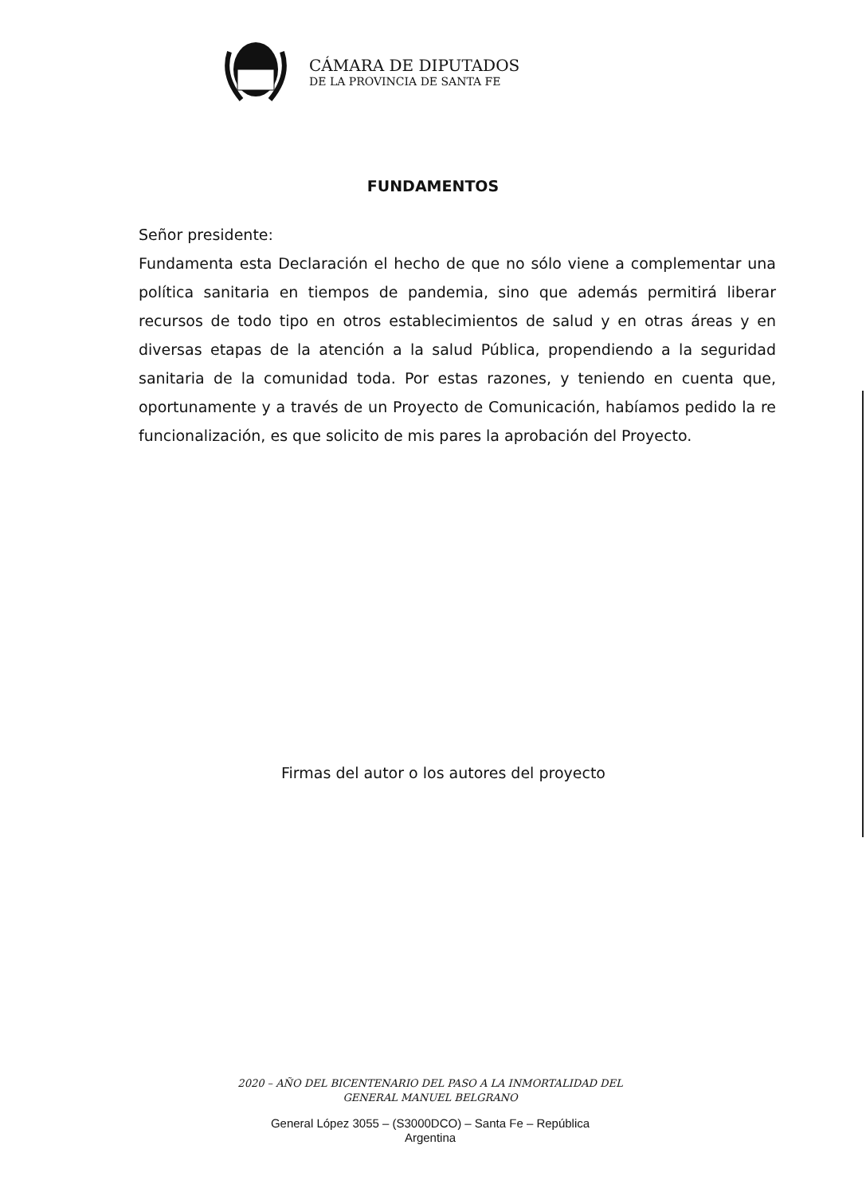CÁMARA DE DIPUTADOS
DE LA PROVINCIA DE SANTA FE
FUNDAMENTOS
Señor presidente:
Fundamenta esta Declaración el hecho de que no sólo viene a complementar una política sanitaria en tiempos de pandemia, sino que además permitirá liberar recursos de todo tipo en otros establecimientos de salud y en otras áreas y en diversas etapas de la atención a la salud Pública, propendiendo a la seguridad sanitaria de la comunidad toda. Por estas razones, y teniendo en cuenta que, oportunamente y a través de un Proyecto de Comunicación, habíamos pedido la re funcionalización, es que solicito de mis pares la aprobación del Proyecto.
Firmas del autor o los autores del proyecto
2020 – AÑO DEL BICENTENARIO DEL PASO A LA INMORTALIDAD DEL
GENERAL MANUEL BELGRANO
General López 3055 – (S3000DCO) – Santa Fe – República
Argentina